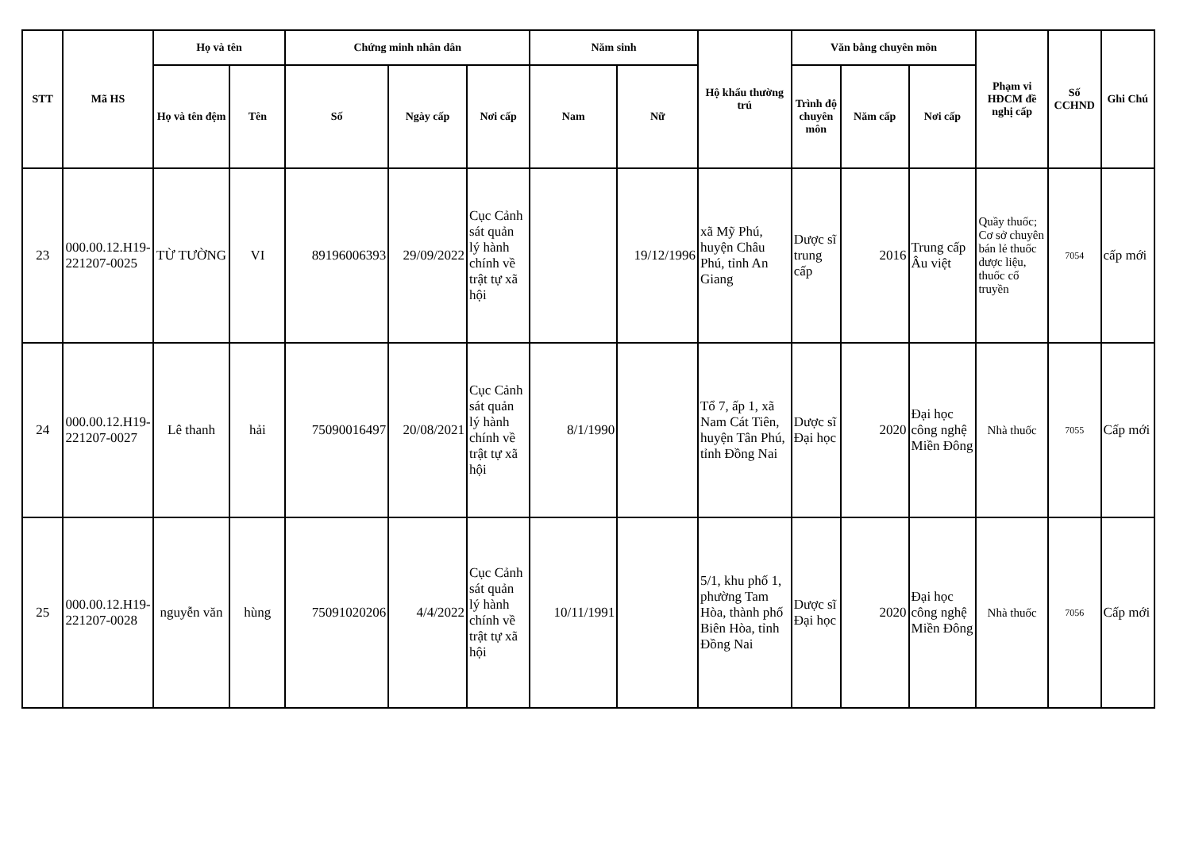| STT | Mã HS | Họ và tên | | Chứng minh nhân dân | | | Năm sinh | | Hộ khẩu thường trú | Văn bằng chuyên môn | | | Phạm vi HĐCM đề nghị cấp | Số CCHND | Ghi Chú |
| --- | --- | --- | --- | --- | --- | --- | --- | --- | --- | --- | --- | --- | --- | --- | --- |
| | | Họ và tên đệm | Tên | Số | Ngày cấp | Nơi cấp | Nam | Nữ | | Trình độ chuyên môn | Năm cấp | Nơi cấp | | | |
| 23 | 000.00.12.H19-221207-0025 | TỪ TƯỜNG | VI | 89196006393 | 29/09/2022 | Cục Cảnh sát quản lý hành chính về trật tự xã hội | | 19/12/1996 | xã Mỹ Phú, huyện Châu Phú, tỉnh An Giang | Dược sĩ trung cấp | 2016 | Trung cấp Âu việt | Quầy thuốc; Cơ sở chuyên bán lẻ thuốc dược liệu, thuốc cổ truyền | 7054 | cấp mới |
| 24 | 000.00.12.H19-221207-0027 | Lê thanh | hải | 75090016497 | 20/08/2021 | Cục Cảnh sát quản lý hành chính về trật tự xã hội | 8/1/1990 | | Tổ 7, ấp 1, xã Nam Cát Tiên, huyện Tân Phú, tỉnh Đồng Nai | Dược sĩ Đại học | 2020 | Đại học công nghệ Miền Đông | Nhà thuốc | 7055 | Cấp mới |
| 25 | 000.00.12.H19-221207-0028 | nguyễn văn | hùng | 75091020206 | 4/4/2022 | Cục Cảnh sát quản lý hành chính về trật tự xã hội | 10/11/1991 | | 5/1, khu phố 1, phường Tam Hòa, thành phố Biên Hòa, tỉnh Đồng Nai | Dược sĩ Đại học | 2020 | Đại học công nghệ Miền Đông | Nhà thuốc | 7056 | Cấp mới |